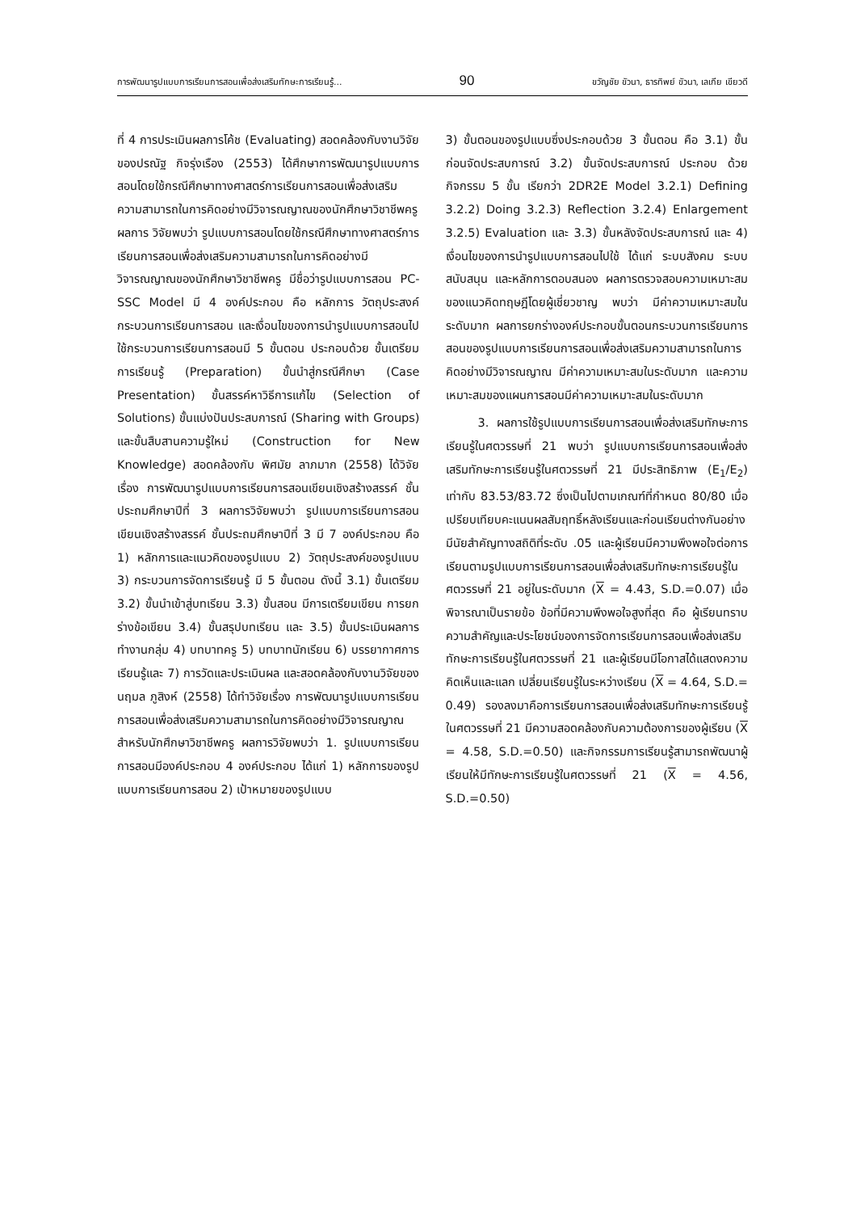การพัฒนารูปแบบการเรียนการสอนเพื่อส่งเสริมทักษะการเรียนรู้... 90 ขวัญชัย ขัวนา, ธารทิพย์ ขัวนา, เลเกีย เขียวดี
ที่ 4 การประเมินผลการโค้ช (Evaluating) สอดคล้องกับงานวิจัยของปรณัฐ กิจรุ่งเรือง (2553) ได้ศึกษาการพัฒนารูปแบบการสอนโดยใช้กรณีศึกษาทางศาสตร์การเรียนการสอนเพื่อส่งเสริมความสามารถในการคิดอย่างมีวิจารณญาณของนักศึกษาวิชาชีพครู ผลการ วิจัยพบว่า รูปแบบการสอนโดยใช้กรณีศึกษาทางศาสตร์การเรียนการสอนเพื่อส่งเสริมความสามารถในการคิดอย่างมีวิจารณญาณของนักศึกษาวิชาชีพครู มีชื่อว่ารูปแบบการสอน PC-SSC Model มี 4 องค์ประกอบ คือ หลักการ วัตถุประสงค์ กระบวนการเรียนการสอน และเงื่อนไขของการนำรูปแบบการสอนไปใช้กระบวนการเรียนการสอนมี 5 ขั้นตอน ประกอบด้วย ขั้นเตรียมการเรียนรู้ (Preparation) ขั้นนำสู่กรณีศึกษา (Case Presentation) ขั้นสรรค์หาวิธีการแก้ไข (Selection of Solutions) ขั้นแบ่งปันประสบการณ์ (Sharing with Groups) และขั้นสืบสานความรู้ใหม่ (Construction for New Knowledge) สอดคล้องกับ พิศมัย ลาภมาก (2558) ได้วิจัย เรื่อง การพัฒนารูปแบบการเรียนการสอนเขียนเชิงสร้างสรรค์ ชั้นประถมศึกษาปีที่ 3 ผลการวิจัยพบว่า รูปแบบการเรียนการสอนเขียนเชิงสร้างสรรค์ ชั้นประถมศึกษาปีที่ 3 มี 7 องค์ประกอบ คือ 1) หลักการและแนวคิดของรูปแบบ 2) วัตถุประสงค์ของรูปแบบ 3) กระบวนการจัดการเรียนรู้ มี 5 ขั้นตอน ดังนี้ 3.1) ขั้นเตรียม 3.2) ขั้นนำเข้าสู่บทเรียน 3.3) ขั้นสอน มีการเตรียมเขียน การยกร่างข้อเขียน 3.4) ขั้นสรุปบทเรียน และ 3.5) ขั้นประเมินผลการทำงานกลุ่ม 4) บทบาทครู 5) บทบาทนักเรียน 6) บรรยากาศการเรียนรู้และ 7) การวัดและประเมินผล และสอดคล้องกับงานวิจัยของ นฤมล ภูสิงห์ (2558) ได้ทำวิจัยเรื่อง การพัฒนารูปแบบการเรียนการสอนเพื่อส่งเสริมความสามารถในการคิดอย่างมีวิจารณญาณสำหรับนักศึกษาวิชาชีพครู ผลการวิจัยพบว่า 1. รูปแบบการเรียนการสอนมีองค์ประกอบ 4 องค์ประกอบ ได้แก่ 1) หลักการของรูปแบบการเรียนการสอน 2) เป้าหมายของรูปแบบ
3) ขั้นตอนของรูปแบบซึ่งประกอบด้วย 3 ขั้นตอน คือ 3.1) ขั้นก่อนจัดประสบการณ์ 3.2) ขั้นจัดประสบการณ์ ประกอบ ด้วยกิจกรรม 5 ขั้น เรียกว่า 2DR2E Model 3.2.1) Defining 3.2.2) Doing 3.2.3) Reflection 3.2.4) Enlargement 3.2.5) Evaluation และ 3.3) ขั้นหลังจัดประสบการณ์ และ 4) เงื่อนไขของการนำรูปแบบการสอนไปใช้ ได้แก่ ระบบสังคม ระบบสนับสนุน และหลักการตอบสนอง ผลการตรวจสอบความเหมาะสมของแนวคิดทฤษฎีโดยผู้เชี่ยวชาญ พบว่า มีค่าความเหมาะสมในระดับมาก ผลการยกร่างองค์ประกอบขั้นตอนกระบวนการเรียนการสอนของรูปแบบการเรียนการสอนเพื่อส่งเสริมความสามารถในการคิดอย่างมีวิจารณญาณ มีค่าความเหมาะสมในระดับมาก และความเหมาะสมของแผนการสอนมีค่าความเหมาะสมในระดับมาก
3. ผลการใช้รูปแบบการเรียนการสอนเพื่อส่งเสริมทักษะการเรียนรู้ในศตวรรษที่ 21 พบว่า รูปแบบการเรียนการสอนเพื่อส่งเสริมทักษะการเรียนรู้ในศตวรรษที่ 21 มีประสิทธิภาพ (E<sub>1</sub>/E<sub>2</sub>) เท่ากับ 83.53/83.72 ซึ่งเป็นไปตามเกณฑ์ที่กำหนด 80/80 เมื่อเปรียบเทียบคะแนนผลสัมฤทธิ์หลังเรียนและก่อนเรียนต่างกันอย่างมีนัยสำคัญทางสถิติที่ระดับ .05 และผู้เรียนมีความพึงพอใจต่อการเรียนตามรูปแบบการเรียนการสอนเพื่อส่งเสริมทักษะการเรียนรู้ในศตวรรษที่ 21 อยู่ในระดับมาก (X = 4.43, S.D.=0.07) เมื่อพิจารณาเป็นรายข้อ ข้อที่มีความพึงพอใจสูงที่สุด คือ ผู้เรียนทราบความสำคัญและประโยชน์ของการจัดการเรียนการสอนเพื่อส่งเสริมทักษะการเรียนรู้ในศตวรรษที่ 21 และผู้เรียนมีโอกาสได้แสดงความคิดเห็นและแลก เปลี่ยนเรียนรู้ในระหว่างเรียน (X = 4.64, S.D.= 0.49) รองลงมาคือการเรียนการสอนเพื่อส่งเสริมทักษะการเรียนรู้ในศตวรรษที่ 21 มีความสอดคล้องกับความต้องการของผู้เรียน (X = 4.58, S.D.=0.50) และกิจกรรมการเรียนรู้สามารถพัฒนาผู้เรียนให้มีทักษะการเรียนรู้ในศตวรรษที่ 21 (X = 4.56, S.D.=0.50)